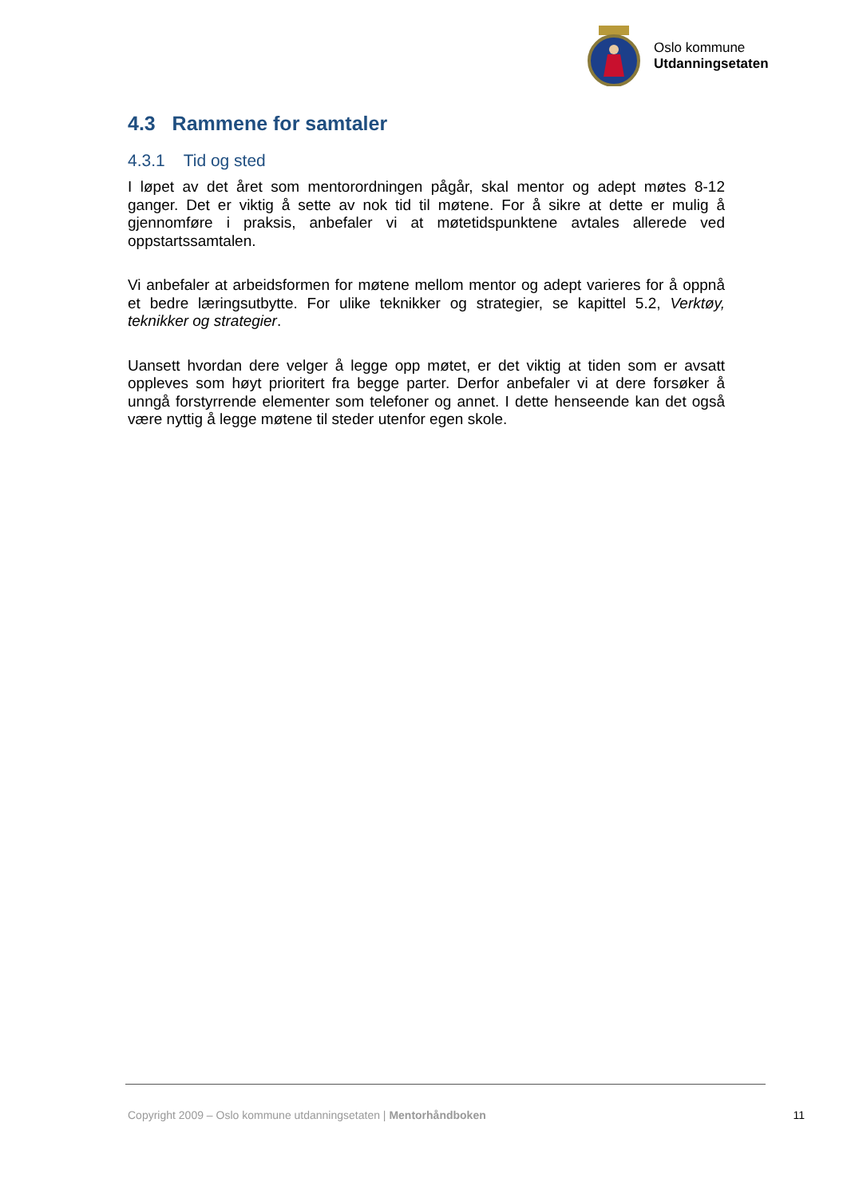Oslo kommune
Utdanningsetaten
4.3 Rammene for samtaler
4.3.1 Tid og sted
I løpet av det året som mentorordningen pågår, skal mentor og adept møtes 8-12 ganger. Det er viktig å sette av nok tid til møtene. For å sikre at dette er mulig å gjennomføre i praksis, anbefaler vi at møtetidspunktene avtales allerede ved oppstartssamtalen.
Vi anbefaler at arbeidsformen for møtene mellom mentor og adept varieres for å oppnå et bedre læringsutbytte. For ulike teknikker og strategier, se kapittel 5.2, Verktøy, teknikker og strategier.
Uansett hvordan dere velger å legge opp møtet, er det viktig at tiden som er avsatt oppleves som høyt prioritert fra begge parter. Derfor anbefaler vi at dere forsøker å unngå forstyrrende elementer som telefoner og annet. I dette henseende kan det også være nyttig å legge møtene til steder utenfor egen skole.
Copyright 2009 – Oslo kommune utdanningsetaten | Mentorhåndboken 11